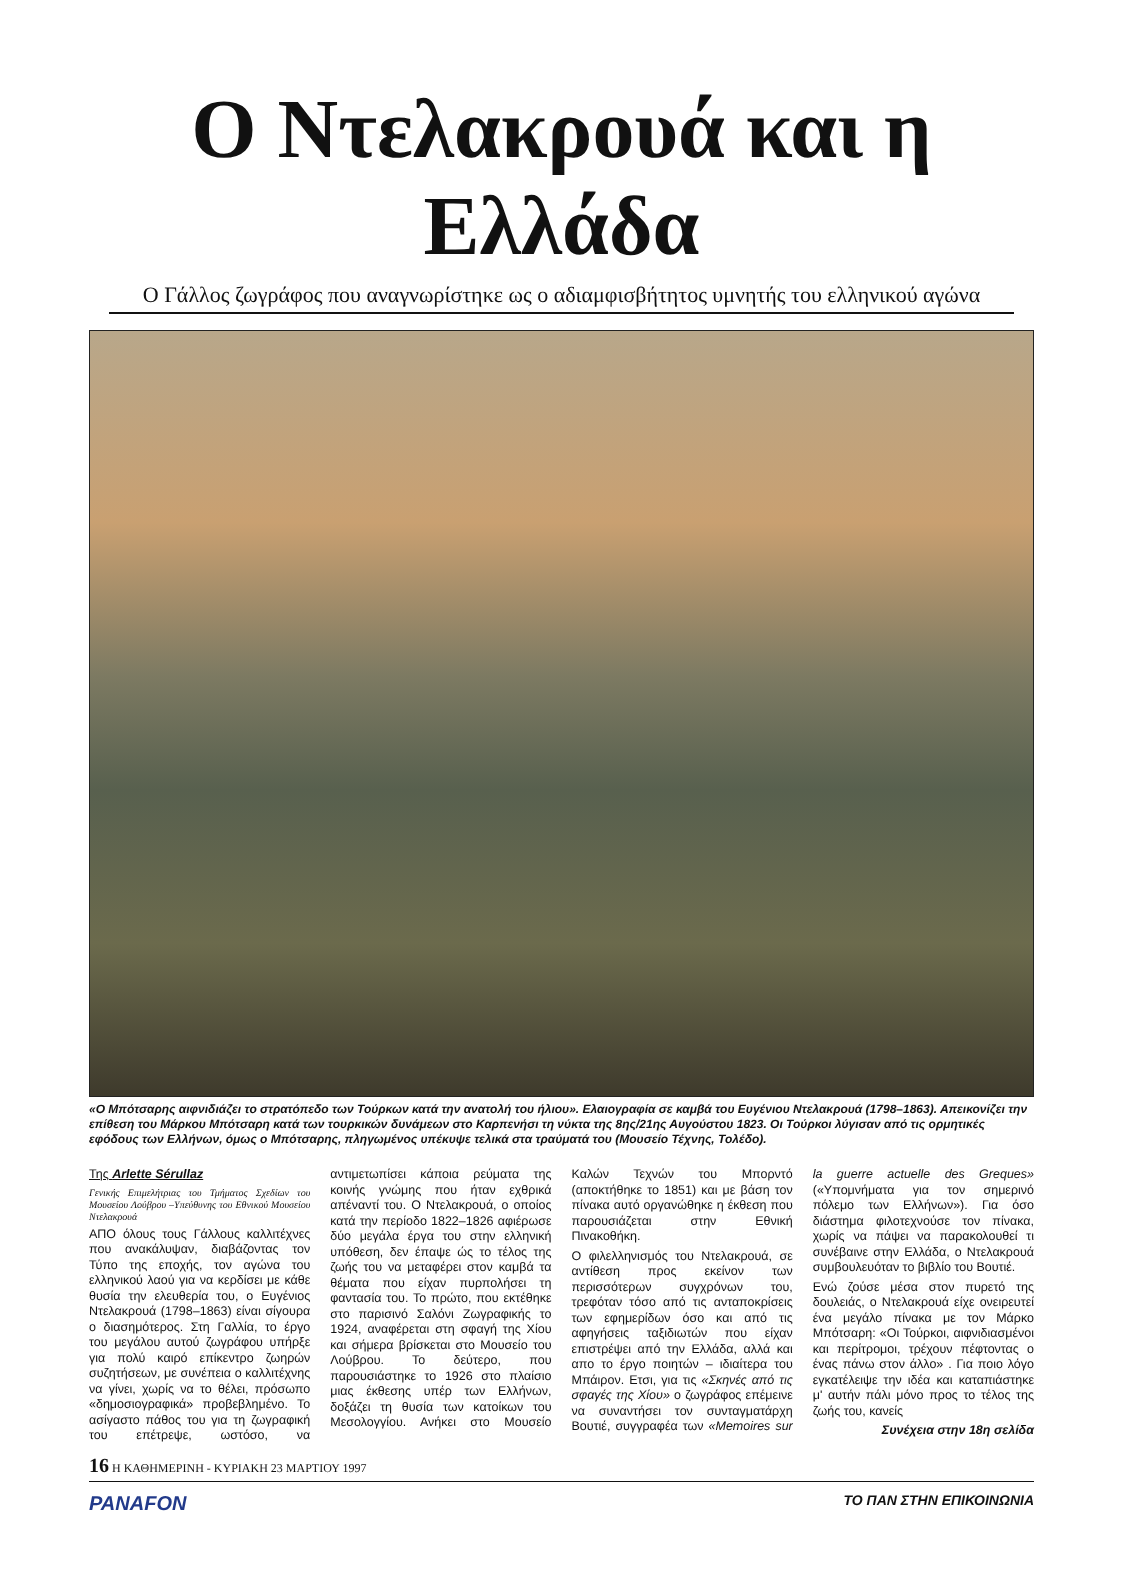Ο Ντελακρουά και η Ελλάδα
Ο Γάλλος ζωγράφος που αναγνωρίστηκε ως ο αδιαμφισβήτητος υμνητής του ελληνικού αγώνα
«Ο Μπότσαρης αιφνιδιάζει το στρατόπεδο των Τούρκων κατά την ανατολή του ήλιου». Ελαιογραφία σε καμβά του Ευγένιου Ντελακρουά (1798–1863). Απεικονίζει την επίθεση του Μάρκου Μπότσαρη κατά των τουρκικών δυνάμεων στο Καρπενήσι τη νύκτα της 8ης/21ης Αυγούστου 1823. Οι Τούρκοι λύγισαν από τις ορμητικές εφόδους των Ελλήνων, όμως ο Μπότσαρης, πληγωμένος υπέκυψε τελικά στα τραύματά του (Μουσείο Τέχνης, Τολέδο).
Της Arlette Sérullaz
Γενικής Επιμελήτριας του Τμήματος Σχεδίων του Μουσείου Λούβρου –Υπεύθυνης του Εθνικού Μουσείου Ντελακρουά
ΑΠΟ όλους τους Γάλλους καλλιτέχνες που ανακάλυψαν, διαβάζοντας τον Τύπο της εποχής, τον αγώνα του ελληνικού λαού για να κερδίσει με κάθε θυσία την ελευθερία του, ο Ευγένιος Ντελακρουά (1798–1863) είναι σίγουρα ο διασημότερος. Στη Γαλλία, το έργο του μεγάλου αυτού ζωγράφου υπήρξε για πολύ καιρό επίκεντρο ζωηρών συζητήσεων, με συνέπεια ο καλλιτέχνης να γίνει, χωρίς να το θέλει, πρόσωπο «δημοσιογραφικά» προβεβλημένο. Το ασίγαστο πάθος του για τη ζωγραφική του επέτρεψε, ωστόσο, να αντιμετωπίσει κάποια ρεύματα της κοινής γνώμης που ήταν εχθρικά απέναντί του. Ο Ντελακρουά, ο οποίος κατά την περίοδο 1822–1826 αφιέρωσε δύο μεγάλα έργα του στην ελληνική υπόθεση, δεν έπαψε ώς το τέλος της ζωής του να μεταφέρει στον καμβά τα θέματα που είχαν πυρπολήσει τη φαντασία του. Το πρώτο, που εκτέθηκε στο παρισινό Σαλόνι Ζωγραφικής το 1924, αναφέρεται στη σφαγή της Χίου και σήμερα βρίσκεται στο Μουσείο του Λούβρου. Το δεύτερο, που παρουσιάστηκε το 1926 στο πλαίσιο μιας έκθεσης υπέρ των Ελλήνων, δοξάζει τη θυσία των κατοίκων του Μεσολογγίου. Ανήκει στο Μουσείο Καλών Τεχνών του Μπορντό (αποκτήθηκε το 1851) και με βάση τον πίνακα αυτό οργανώθηκε η έκθεση που παρουσιάζεται στην Εθνική Πινακοθήκη.
Ο φιλελληνισμός του Ντελακρουά, σε αντίθεση προς εκείνον των περισσότερων συγχρόνων του, τρεφόταν τόσο από τις ανταποκρίσεις των εφημερίδων όσο και από τις αφηγήσεις ταξιδιωτών που είχαν επιστρέψει από την Ελλάδα, αλλά και απο το έργο ποιητών – ιδιαίτερα του Μπάιρον. Ετσι, για τις «Σκηνές από τις σφαγές της Χίου» ο ζωγράφος επέμεινε να συναντήσει τον συνταγματάρχη Βουτιέ, συγγραφέα των «Memoires sur la guerre actuelle des Greques» («Υπομνήματα για τον σημερινό πόλεμο των Ελλήνων»). Για όσο διάστημα φιλοτεχνούσε τον πίνακα, χωρίς να πάψει να παρακολουθεί τι συνέβαινε στην Ελλάδα, ο Ντελακρουά συμβουλευόταν το βιβλίο του Βουτιέ.
Ενώ ζούσε μέσα στον πυρετό της δουλειάς, ο Ντελακρουά είχε ονειρευτεί ένα μεγάλο πίνακα με τον Μάρκο Μπότσαρη: «Οι Τούρκοι, αιφνιδιασμένοι και περίτρομοι, τρέχουν πέφτοντας ο ένας πάνω στον άλλο» . Για ποιο λόγο εγκατέλειψε την ιδέα και καταπιάστηκε μ' αυτήν πάλι μόνο προς το τέλος της ζωής του, κανείς
Συνέχεια στην 18η σελίδα
16 Η ΚΑΘΗΜΕΡΙΝΗ - ΚΥΡΙΑΚΗ 23 ΜΑΡΤΙΟΥ 1997
PANAFON ΤΟ ΠΑΝ ΣΤΗΝ ΕΠΙΚΟΙΝΩΝΙΑ